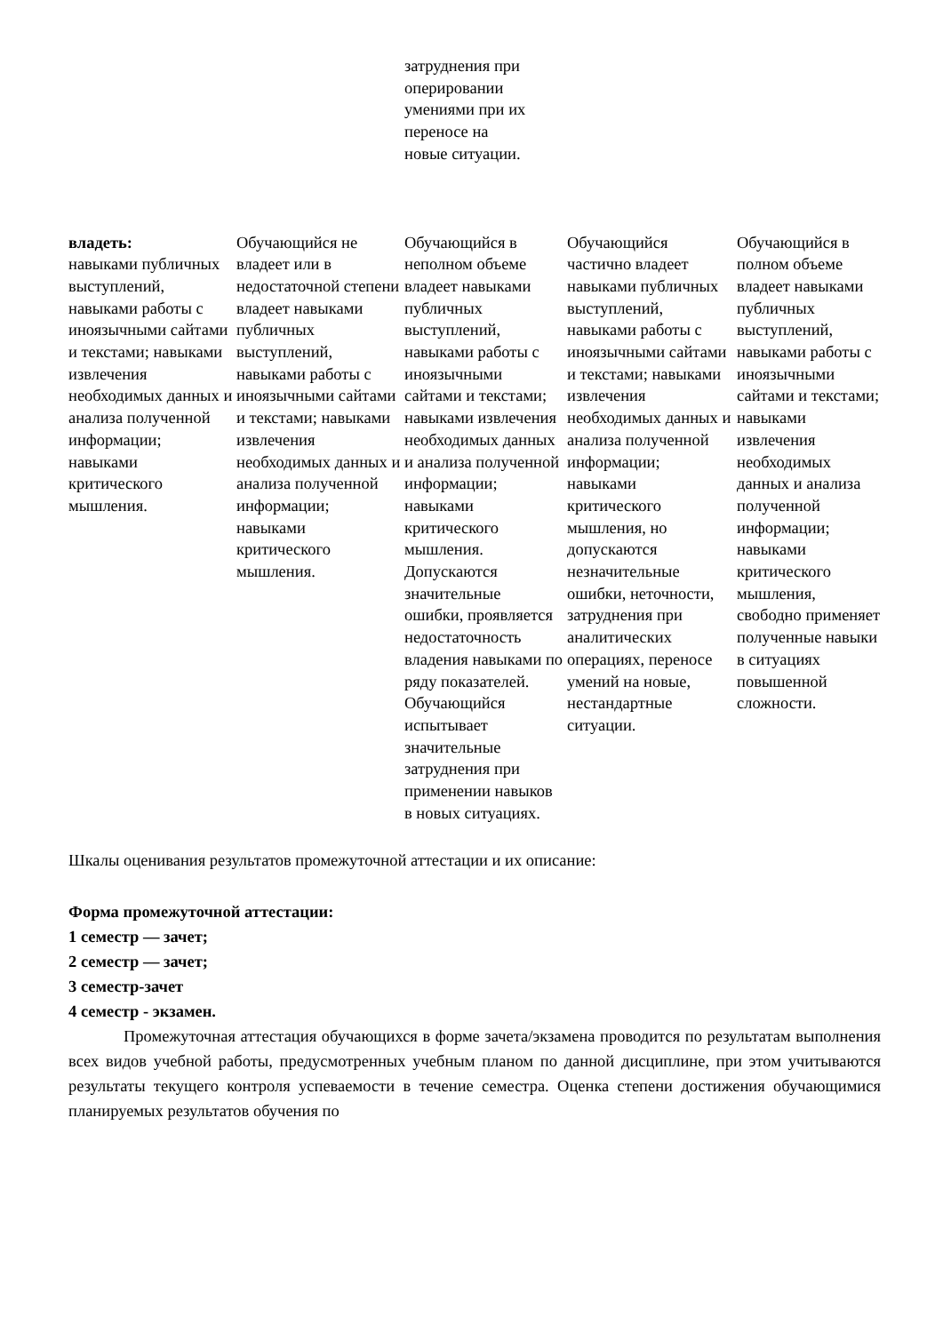| | | затруднения при оперировании умениями при их переносе на новые ситуации. | | |
| владеть: навыками публичных выступлений, навыками работы с иноязычными сайтами и текстами; навыками извлечения необходимых данных и анализа полученной информации; навыками критического мышления. | Обучающийся не владеет или в недостаточной степени владеет навыками публичных выступлений, навыками работы с иноязычными сайтами и текстами; навыками извлечения необходимых данных и анализа полученной информации; навыками критического мышления. | Обучающийся в неполном объеме владеет навыками публичных выступлений, навыками работы с иноязычными сайтами и текстами; навыками извлечения необходимых данных и анализа полученной информации; навыками критического мышления. Допускаются значительные ошибки, проявляется недостаточность владения навыками по ряду показателей. Обучающийся испытывает значительные затруднения при применении навыков в новых ситуациях. | Обучающийся частично владеет навыками публичных выступлений, навыками работы с иноязычными сайтами и текстами; навыками извлечения необходимых данных и анализа полученной информации; навыками критического мышления, но допускаются незначительные ошибки, неточности, затруднения при аналитических операциях, переносе умений на новые, нестандартные ситуации. | Обучающийся в полном объеме владеет навыками публичных выступлений, навыками работы с иноязычными сайтами и текстами; навыками извлечения необходимых данных и анализа полученной информации; навыками критического мышления, свободно применяет полученные навыки в ситуациях повышенной сложности. |
Шкалы оценивания результатов промежуточной аттестации и их описание:
Форма промежуточной аттестации:
1 семестр — зачет;
2 семестр — зачет;
3 семестр-зачет
4 семестр - экзамен.
Промежуточная аттестация обучающихся в форме зачета/экзамена проводится по результатам выполнения всех видов учебной работы, предусмотренных учебным планом по данной дисциплине, при этом учитываются результаты текущего контроля успеваемости в течение семестра. Оценка степени достижения обучающимися планируемых результатов обучения по